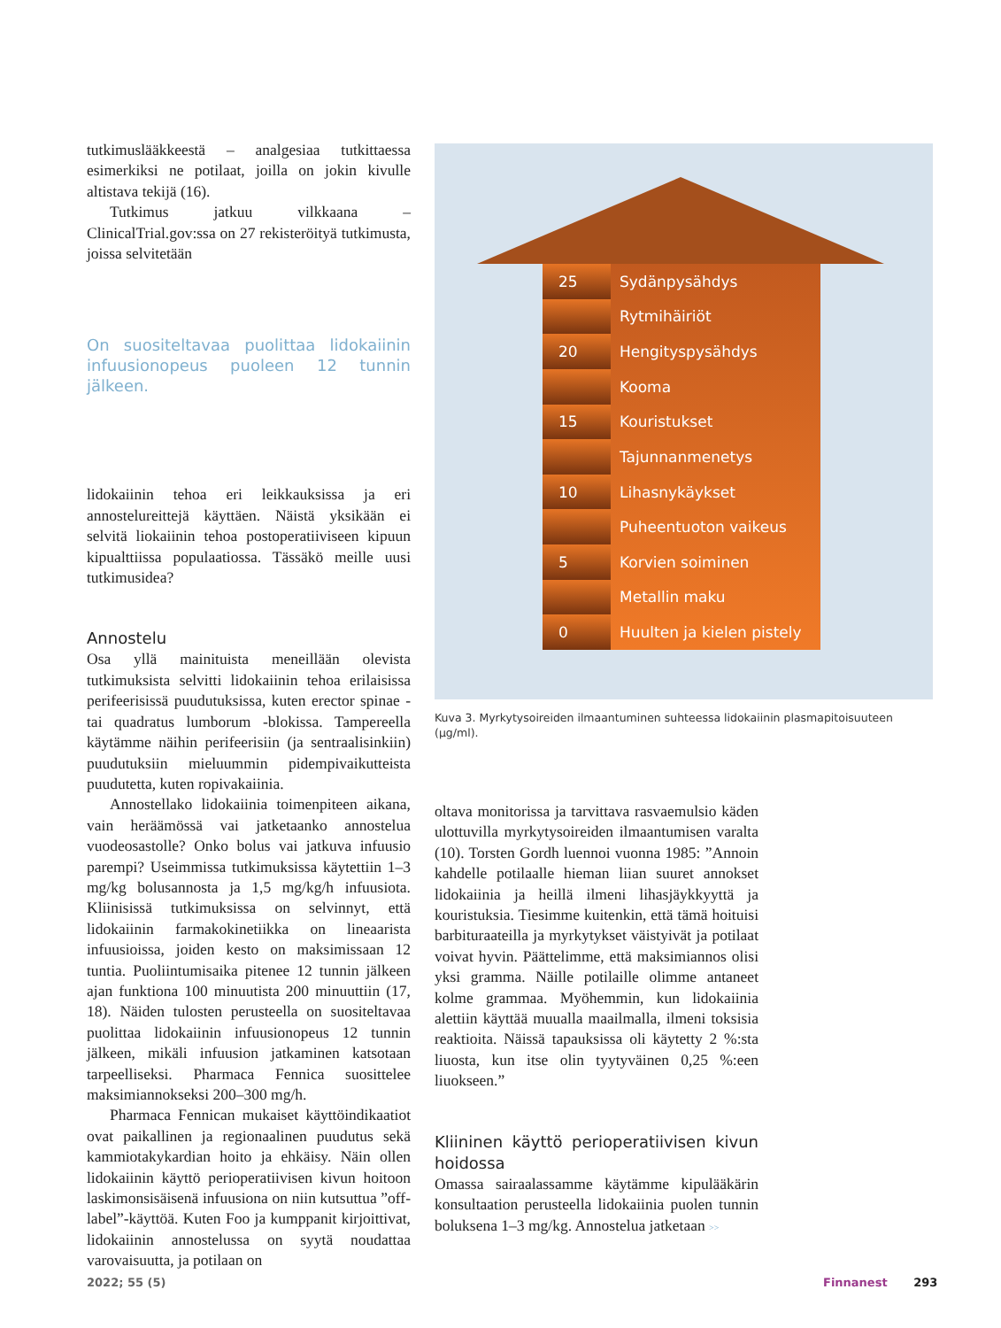tutkimuslääkkeestä – analgesiaa tutkittaessa esimerkiksi ne potilaat, joilla on jokin kivulle altistava tekijä (16).
Tutkimus jatkuu vilkkaana – ClinicalTrial.gov:ssa on 27 rekisteröityä tutkimusta, joissa selvitetään
On suositeltavaa puolittaa lidokaiinin infuusionopeus puoleen 12 tunnin jälkeen.
lidokaiinin tehoa eri leikkauksissa ja eri annostelureittejä käyttäen. Näistä yksikään ei selvitä liokaiinin tehoa postoperatiiviseen kipuun kipualttiissa populaatiossa. Tässäkö meille uusi tutkimusidea?
Annostelu
Osa yllä mainituista meneillään olevista tutkimuksista selvitti lidokaiinin tehoa erilaisissa perifeerisissä puudutuksissa, kuten erector spinae - tai quadratus lumborum -blokissa. Tampereella käytämme näihin perifeerisiin (ja sentraalisinkiin) puudutuksiin mieluummin pidempivaikutteista puudutetta, kuten ropivakaiinia.
Annostellako lidokaiinia toimenpiteen aikana, vain heräämössä vai jatketaanko annostelua vuodeosastolle? Onko bolus vai jatkuva infuusio parempi? Useimmissa tutkimuksissa käytettiin 1–3 mg/kg bolusannosta ja 1,5 mg/kg/h infuusiota. Kliinisissä tutkimuksissa on selvinnyt, että lidokaiinin farmakokinetiikka on lineaarista infuusioissa, joiden kesto on maksimissaan 12 tuntia. Puoliintumisaika pitenee 12 tunnin jälkeen ajan funktiona 100 minuutista 200 minuuttiin (17, 18). Näiden tulosten perusteella on suositeltavaa puolittaa lidokaiinin infuusionopeus 12 tunnin jälkeen, mikäli infuusion jatkaminen katsotaan tarpeelliseksi. Pharmaca Fennica suosittelee maksimiannokseksi 200–300 mg/h.
Pharmaca Fennican mukaiset käyttöindikaatiot ovat paikallinen ja regionaalinen puudutus sekä kammiotakykardian hoito ja ehkäisy. Näin ollen lidokaiinin käyttö perioperatiivisen kivun hoitoon laskimonsisäisenä infuusiona on niin kutsuttua ”off-label”-käyttöä. Kuten Foo ja kumppanit kirjoittivat, lidokaiinin annostelussa on syytä noudattaa varovaisuutta, ja potilaan on
| 25 | Sydänpysähdys |
| | Rytmihäiriöt |
| 20 | Hengityspysähdys |
| | Kooma |
| 15 | Kouristukset |
| | Tajunnanmenetys |
| 10 | Lihasnykäykset |
| | Puheentuoton vaikeus |
| 5 | Korvien soiminen |
| | Metallin maku |
| 0 | Huulten ja kielen pistely |
Kuva 3. Myrkytysoireiden ilmaantuminen suhteessa lidokaiinin plasmapitoisuuteen (µg/ml).
oltava monitorissa ja tarvittava rasvaemulsio käden ulottuvilla myrkytysoireiden ilmaantumisen varalta (10). Torsten Gordh luennoi vuonna 1985: ”Annoin kahdelle potilaalle hieman liian suuret annokset lidokaiinia ja heillä ilmeni lihasjäykkyyttä ja kouristuksia. Tiesimme kuitenkin, että tämä hoituisi barbituraateilla ja myrkytykset väistyivät ja potilaat voivat hyvin. Päättelimme, että maksimiannos olisi yksi gramma. Näille potilaille olimme antaneet kolme grammaa. Myöhemmin, kun lidokaiinia alettiin käyttää muualla maailmalla, ilmeni toksisia reaktioita. Näissä tapauksissa oli käytetty 2 %:sta liuosta, kun itse olin tyytyväinen 0,25 %:een liuokseen.”
Kliininen käyttö perioperatiivisen kivun hoidossa
Omassa sairaalassamme käytämme kipulääkärin konsultaation perusteella lidokaiinia puolen tunnin boluksena 1–3 mg/kg. Annostelua jatketaan >>
2022; 55 (5) Finnanest 293